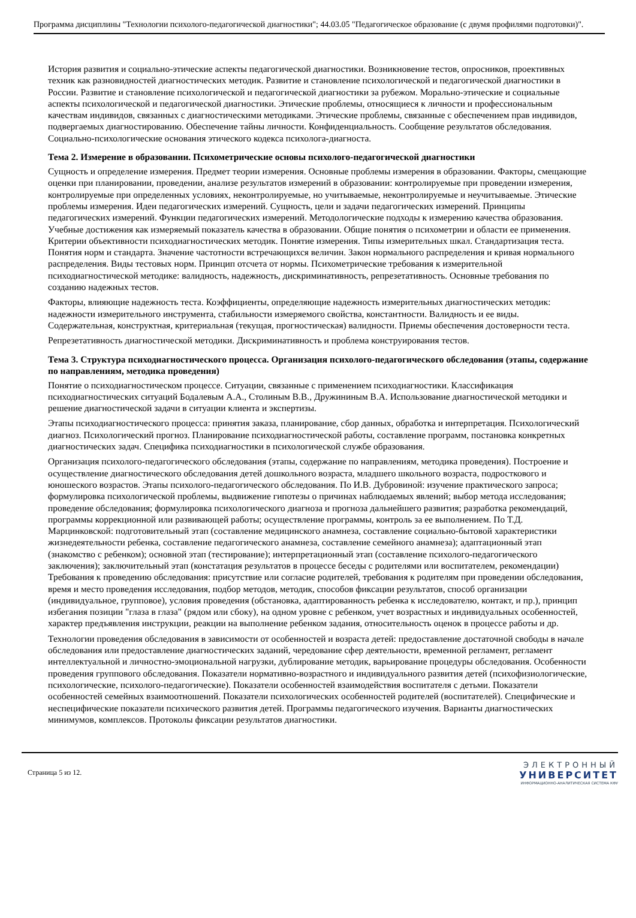Программа дисциплины "Технологии психолого-педагогической диагностики"; 44.03.05 "Педагогическое образование (с двумя профилями подготовки)".
История развития и социально-этические аспекты педагогической диагностики. Возникновение тестов, опросников, проективных техник как разновидностей диагностических методик. Развитие и становление психологической и педагогической диагностики в России. Развитие и становление психологической и педагогической диагностики за рубежом. Морально-этические и социальные аспекты психологической и педагогической диагностики. Этические проблемы, относящиеся к личности и профессиональным качествам индивидов, связанных с диагностическими методиками. Этические проблемы, связанные с обеспечением прав индивидов, подвергаемых диагностированию. Обеспечение тайны личности. Конфиденциальность. Сообщение результатов обследования.
Социально-психологические основания этического кодекса психолога-диагноста.
Тема 2. Измерение в образовании. Психометрические основы психолого-педагогической диагностики
Сущность и определение измерения. Предмет теории измерения. Основные проблемы измерения в образовании. Факторы, смещающие оценки при планировании, проведении, анализе результатов измерений в образовании: контролируемые при проведении измерения, контролируемые при определенных условиях, неконтролируемые, но учитываемые, неконтролируемые и неучитываемые. Этические проблемы измерения. Идеи педагогических измерений. Сущность, цели и задачи педагогических измерений. Принципы педагогических измерений. Функции педагогических измерений. Методологические подходы к измерению качества образования. Учебные достижения как измеряемый показатель качества в образовании. Общие понятия о психометрии и области ее применения. Критерии объективности психодиагностических методик. Понятие измерения. Типы измерительных шкал. Стандартизация теста. Понятия норм и стандарта. Значение частотности встречающихся величин. Закон нормального распределения и кривая нормального распределения. Виды тестовых норм. Принцип отсчета от нормы. Психометрические требования к измерительной психодиагностической методике: валидность, надежность, дискриминативность, репрезетативность. Основные требования по созданию надежных тестов.
Факторы, влияющие надежность теста. Коэффициенты, определяющие надежность измерительных диагностических методик: надежности измерительного инструмента, стабильности измеряемого свойства, константности. Валидность и ее виды. Содержательная, конструктная, критериальная (текущая, прогностическая) валидности. Приемы обеспечения достоверности теста.
Репрезетативность диагностической методики. Дискриминативность и проблема конструирования тестов.
Тема 3. Структура психодиагностического процесса. Организация психолого-педагогического обследования (этапы, содержание по направлениям, методика проведения)
Понятие о психодиагностическом процессе. Ситуации, связанные с применением психодиагностики. Классификация психодиагностических ситуаций Бодалевым А.А., Столиным В.В., Дружининым В.А. Использование диагностической методики и решение диагностической задачи в ситуации клиента и экспертизы.
Этапы психодиагностического процесса: принятия заказа, планирование, сбор данных, обработка и интерпретация. Психологический диагноз. Психологический прогноз. Планирование психодиагностической работы, составление программ, постановка конкретных диагностических задач. Специфика психодиагностики в психологической службе образования.
Организация психолого-педагогического обследования (этапы, содержание по направлениям, методика проведения). Построение и осуществление диагностического обследования детей дошкольного возраста, младшего школьного возраста, подросткового и юношеского возрастов. Этапы психолого-педагогического обследования. По И.В. Дубровиной: изучение практического запроса; формулировка психологической проблемы, выдвижение гипотезы о причинах наблюдаемых явлений; выбор метода исследования; проведение обследования; формулировка психологического диагноза и прогноза дальнейшего развития; разработка рекомендаций, программы коррекционной или развивающей работы; осуществление программы, контроль за ее выполнением. По Т.Д. Марцинковской: подготовительный этап (составление медицинского анамнеза, составление социально-бытовой характеристики жизнедеятельности ребенка, составление педагогического анамнеза, составление семейного анамнеза); адаптационный этап (знакомство с ребенком); основной этап (тестирование); интерпретационный этап (составление психолого-педагогического заключения); заключительный этап (констатация результатов в процессе беседы с родителями или воспитателем, рекомендации) Требования к проведению обследования: присутствие или согласие родителей, требования к родителям при проведении обследования, время и место проведения исследования, подбор методов, методик, способов фиксации результатов, способ организации (индивидуальное, групповое), условия проведения (обстановка, адаптированность ребенка к исследователю, контакт, и пр.), принцип избегания позиции "глаза в глаза" (рядом или сбоку), на одном уровне с ребенком, учет возрастных и индивидуальных особенностей, характер предъявления инструкции, реакции на выполнение ребенком задания, относительность оценок в процессе работы и др.
Технологии проведения обследования в зависимости от особенностей и возраста детей: предоставление достаточной свободы в начале обследования или предоставление диагностических заданий, чередование сфер деятельности, временной регламент, регламент интеллектуальной и личностно-эмоциональной нагрузки, дублирование методик, варьирование процедуры обследования. Особенности проведения группового обследования. Показатели нормативно-возрастного и индивидуального развития детей (психофизиологические, психологические, психолого-педагогические). Показатели особенностей взаимодействия воспитателя с детьми. Показатели особенностей семейных взаимоотношений. Показатели психологических особенностей родителей (воспитателей). Специфические и неспецифические показатели психического развития детей. Программы педагогического изучения. Варианты диагностических минимумов, комплексов. Протоколы фиксации результатов диагностики.
Страница 5 из 12.
ЭЛЕКТРОННЫЙ
УНИВЕРСИТЕТ
ИНФОРМАЦИОННО-АНАЛИТИЧЕСКАЯ СИСТЕМА КФУ